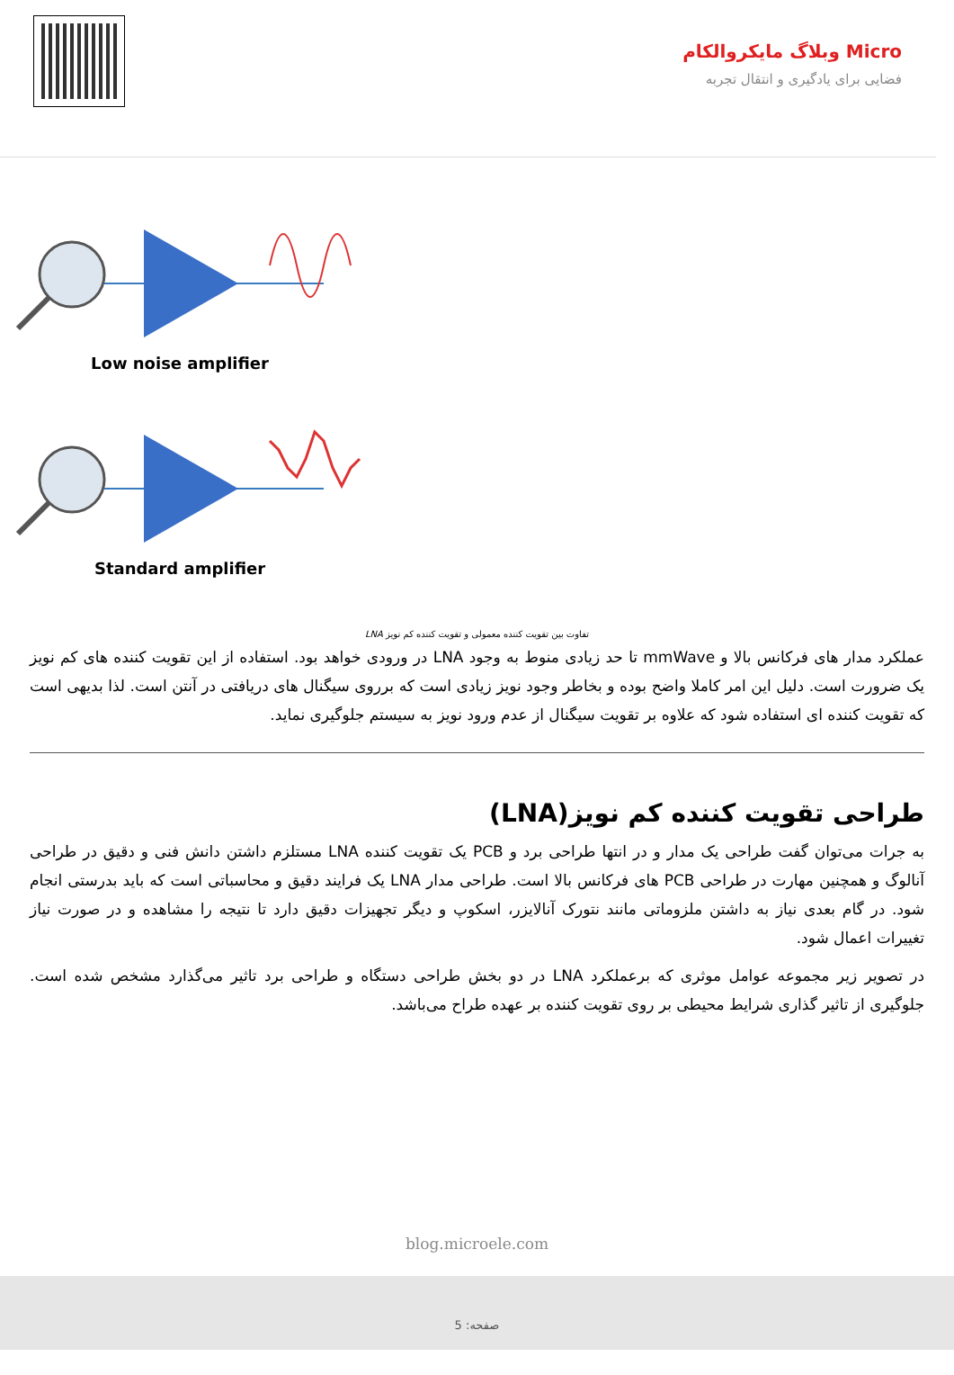Micro وبلاگ مایکروالکام
فضایی برای یادگیری و انتقال تجربه
Low noise amplifier
Standard amplifier
تفاوت بین تقویت کننده معمولی و تقویت کننده کم نویز LNA
عملکرد مدار های فرکانس بالا و mmWave تا حد زیادی منوط به وجود LNA در ورودی خواهد بود. استفاده از این تقویت کننده های کم نویز یک ضرورت است. دلیل این امر کاملا واضح بوده و بخاطر وجود نویز زیادی است که برروی سیگنال های دریافتی در آنتن است. لذا بدیهی است که تقویت کننده ای استفاده شود که علاوه بر تقویت سیگنال از عدم ورود نویز به سیستم جلوگیری نماید.
طراحی تقویت کننده کم نویز(LNA)
به جرات می‌توان گفت طراحی یک مدار و در انتها طراحی برد و PCB یک تقویت کننده LNA مستلزم داشتن دانش فنی و دقیق در طراحی آنالوگ و همچنین مهارت در طراحی PCB های فرکانس بالا است. طراحی مدار LNA یک فرایند دقیق و محاسباتی است که باید بدرستی انجام شود. در گام بعدی نیاز به داشتن ملزوماتی مانند نتورک آنالایزر، اسکوپ و دیگر تجهیزات دقیق دارد تا نتیجه را مشاهده و در صورت نیاز تغییرات اعمال شود.
در تصویر زیر مجموعه عوامل موثری که برعملکرد LNA در دو بخش طراحی دستگاه و طراحی برد تاثیر می‌گذارد مشخص شده است. جلوگیری از تاثیر گذاری شرایط محیطی بر روی تقویت کننده بر عهده طراح می‌باشد.
blog.microele.com
صفحه: 5